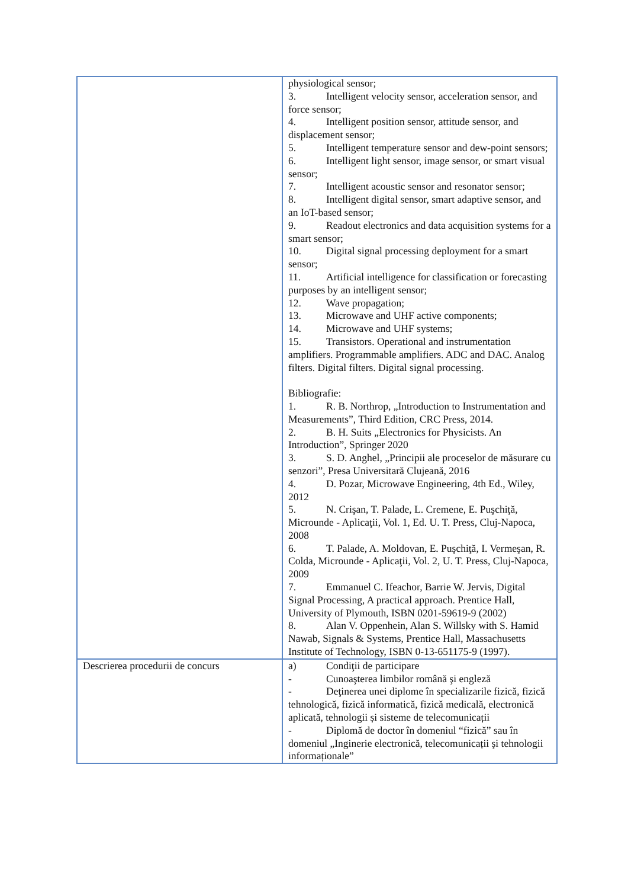| | physiological sensor; 3. Intelligent velocity sensor, acceleration sensor, and force sensor; 4. Intelligent position sensor, attitude sensor, and displacement sensor; 5. Intelligent temperature sensor and dew-point sensors; 6. Intelligent light sensor, image sensor, or smart visual sensor; 7. Intelligent acoustic sensor and resonator sensor; 8. Intelligent digital sensor, smart adaptive sensor, and an IoT-based sensor; 9. Readout electronics and data acquisition systems for a smart sensor; 10. Digital signal processing deployment for a smart sensor; 11. Artificial intelligence for classification or forecasting purposes by an intelligent sensor; 12. Wave propagation; 13. Microwave and UHF active components; 14. Microwave and UHF systems; 15. Transistors. Operational and instrumentation amplifiers. Programmable amplifiers. ADC and DAC. Analog filters. Digital filters. Digital signal processing. Bibliografie: 1. R. B. Northrop, „Introduction to Instrumentation and Measurements”, Third Edition, CRC Press, 2014. 2. B. H. Suits „Electronics for Physicists. An Introduction”, Springer 2020 3. S. D. Anghel, „Principii ale proceselor de măsurare cu senzori”, Presa Universitară Clujeană, 2016 4. D. Pozar, Microwave Engineering, 4th Ed., Wiley, 2012 5. N. Crişan, T. Palade, L. Cremene, E. Puşchiţă, Microunde - Aplicaţii, Vol. 1, Ed. U. T. Press, Cluj-Napoca, 2008 6. T. Palade, A. Moldovan, E. Puşchiţă, I. Vermeşan, R. Colda, Microunde - Aplicaţii, Vol. 2, U. T. Press, Cluj-Napoca, 2009 7. Emmanuel C. Ifeachor, Barrie W. Jervis, Digital Signal Processing, A practical approach. Prentice Hall, University of Plymouth, ISBN 0201-59619-9 (2002) 8. Alan V. Oppenhein, Alan S. Willsky with S. Hamid Nawab, Signals & Systems, Prentice Hall, Massachusetts Institute of Technology, ISBN 0-13-651175-9 (1997). |
| Descrierea procedurii de concurs | a) Condiţii de participare - Cunoaşterea limbilor română şi engleză - Deţinerea unei diplome în specializarile fizică, fizică tehnologică, fizică informatică, fizică medicală, electronică aplicată, tehnologii și sisteme de telecomunicații - Diplomă de doctor în domeniul “fizică” sau în domeniul „Inginerie electronică, telecomunicații şi tehnologii informaționale” |